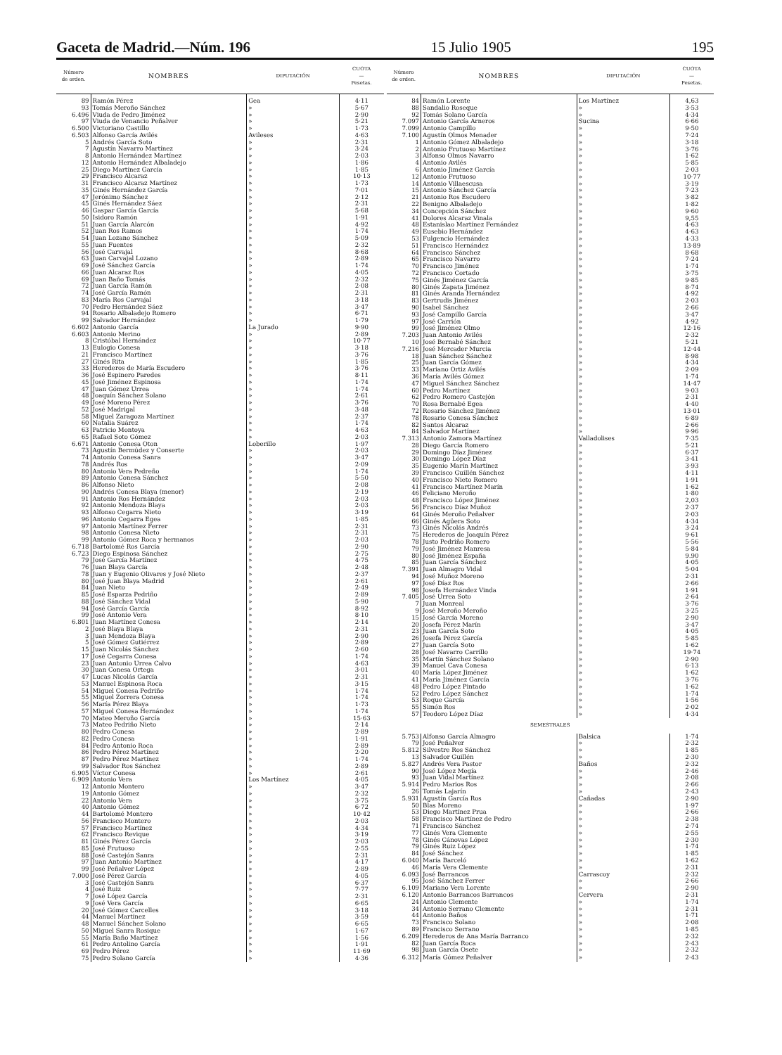Gaceta de Madrid.—Núm. 196 15 Julio 1905 195
| Número de orden. | NOMBRES | DIPUTACIÓN | CUOTA — Pesetas. |
| --- | --- | --- | --- |
| 89 | Ramón Pérez | Gea | 4·11 |
| 93 | Tomás Meroño Sánchez | » | 5·67 |
| 6.496 | Viuda de Pedro Jiménez | » | 2·90 |
| 97 | Viuda de Venancio Peñalver | » | 5·21 |
| 6.500 | Victoriano Castillo | » | 1·73 |
| 6.503 | Alfonso García Avilés | Avileses | 4·63 |
| 5 | Andrés García Soto | » | 2·31 |
| 7 | Agustín Navarro Martínez | » | 3·24 |
| 8 | Antonio Hernández Martínez | » | 2·03 |
| 12 | Antonio Hernández Albaladejo | » | 1·86 |
| 25 | Diego Martínez García | » | 1·85 |
| 29 | Francisco Alcaraz | » | 10·13 |
| 31 | Francisco Alcaraz Martínez | » | 1·73 |
| 35 | Ginés Hernández García | » | 7·01 |
| 47 | Jerónimo Sánchez | » | 2·12 |
| 45 | Ginés Hernández Sáez | » | 2·31 |
| 46 | Gaspar García García | » | 5·68 |
| 50 | Isidoro Ramón | » | 1·91 |
| 51 | Juan García Alarcón | » | 4·92 |
| 52 | Juan Ros Ramos | » | 1·74 |
| 54 | Juan Lozano Sánchez | » | 5·09 |
| 55 | Juan Fuentes | » | 2·32 |
| 56 | José Carvajal | » | 8·68 |
| 63 | Juan Carvajal Lozano | » | 2·89 |
| 69 | José Sánchez García | » | 1·74 |
| 66 | Juan Alcaraz Ros | » | 4·05 |
| 69 | Juan Baño Tomás | » | 2·32 |
| 72 | Juan García Ramón | » | 2·08 |
| 74 | José García Ramón | » | 2·31 |
| 83 | María Ros Carvajal | » | 3·18 |
| 70 | Pedro Hernández Sáez | » | 3·47 |
| 94 | Rosario Albaladejo Romero | » | 6·71 |
| 99 | Salvador Hernández | » | 1·79 |
| 6.602 | Antonio García | La Jurado | 9·90 |
| 6.603 | Antonio Merino | » | 2·89 |
| 8 | Cristóbal Hernández | » | 10·77 |
| 13 | Eulogio Conesa | » | 3·18 |
| 21 | Francisco Martínez | » | 3·76 |
| 27 | Ginés Rita | » | 1·85 |
| 33 | Herederos de María Escudero | » | 3·76 |
| 36 | José Espinero Paredes | » | 8·11 |
| 45 | José Jiménez Espinosa | » | 1·74 |
| 47 | Juan Gómez Urrea | » | 1·74 |
| 48 | Joaquín Sánchez Solano | » | 2·61 |
| 49 | José Moreno Pérez | » | 3·76 |
| 52 | José Madrigal | » | 3·48 |
| 58 | Miguel Zaragoza Martínez | » | 2·37 |
| 60 | Natalia Suárez | » | 1·74 |
| 63 | Patricio Montoya | » | 4·63 |
| 65 | Rafael Soto Gómez | » | 2·03 |
| 6.671 | Antonio Conesa Oton | Loberillo | 1·97 |
| 73 | Agustín Bermúdez y Conserte | » | 2·03 |
| 74 | Antonio Conesa Sanra | » | 3·47 |
| 78 | Andrés Ros | » | 2·09 |
| 80 | Antonio Vera Pedreño | » | 1·74 |
| 89 | Antonio Conesa Sánchez | » | 5·50 |
| 86 | Alfonso Nieto | » | 2·08 |
| 90 | Andrés Conesa Blaya (menor) | » | 2·19 |
| 91 | Antonio Ros Hernández | » | 2·03 |
| 92 | Antonio Mendoza Blaya | » | 2·03 |
| 93 | Alfonso Cegarra Nieto | » | 3·19 |
| 96 | Antonio Cegarra Egea | » | 1·85 |
| 97 | Antonio Martínez Ferrer | » | 2·31 |
| 98 | Antonio Conesa Nieto | » | 2·31 |
| 99 | Antonio Gómez Roca y hermanos | » | 2·03 |
| 6.718 | Bartolomé Ros García | » | 2·90 |
| 6.723 | Diego Espinosa Sánchez | » | 2·75 |
| 79 | José García Martínez | » | 4·75 |
| 76 | Juan Blaya García | » | 2·48 |
| 78 | Juan y Eugenio Olivares y José Nieto | » | 2·37 |
| 80 | José Juan Blaya Madrid | » | 2·61 |
| 84 | Juan Nieto | » | 2·49 |
| 85 | José Esparza Pedriño | » | 2·89 |
| 88 | José Sánchez Vidal | » | 5·90 |
| 94 | José García García | » | 8·92 |
| 99 | José Antonio Vera | » | 8·10 |
| 6.801 | Juan Martínez Conesa | » | 2·14 |
| 2 | José Blaya Blaya | » | 2·31 |
| 3 | Juan Mendoza Blaya | » | 2·90 |
| 5 | José Gómez Gutiérrez | » | 2·89 |
| 15 | Juan Nicolás Sánchez | » | 2·60 |
| 17 | José Cegarra Conesa | » | 1·74 |
| 23 | Juan Antonio Urrea Calvo | » | 4·63 |
| 30 | Juan Conesa Ortega | » | 3·01 |
| 47 | Lucas Nicolás García | » | 2·31 |
| 53 | Manuel Espinosa Roca | » | 3·15 |
| 54 | Miguel Conesa Pedriño | » | 1·74 |
| 55 | Miguel Zorrera Conesa | » | 1·74 |
| 56 | María Pérez Blaya | » | 1·73 |
| 57 | Miguel Conesa Hernández | » | 1·74 |
| 70 | Mateo Meroño García | » | 15·63 |
| 73 | Mateo Pedriño Nieto | » | 2·14 |
| 80 | Pedro Conesa | » | 2·89 |
| 82 | Pedro Conesa | » | 1·91 |
| 84 | Pedro Antonio Roca | » | 2·89 |
| 86 | Pedro Pérez Martínez | » | 2·20 |
| 87 | Pedro Pérez Martínez | » | 1·74 |
| 99 | Salvador Ros Sánchez | » | 2·89 |
| 6.905 | Víctor Conesa | » | 2·61 |
| 6.909 | Antonio Vera | Los Martínez | 4·05 |
| 12 | Antonio Montero | » | 3·47 |
| 19 | Antonio Gómez | » | 2·32 |
| 22 | Antonio Vera | » | 3·75 |
| 40 | Antonio Gómez | » | 6·72 |
| 44 | Bartolomé Montero | » | 10·42 |
| 56 | Francisco Montero | » | 2·03 |
| 57 | Francisco Martínez | » | 4·34 |
| 62 | Francisco Revique | » | 3·19 |
| 81 | Ginés Pérez García | » | 2·03 |
| 85 | José Frutuoso | » | 2·55 |
| 88 | José Castejón Sanra | » | 2·31 |
| 97 | Juan Antonio Martínez | » | 4·17 |
| 99 | José Peñalver López | » | 2·89 |
| 7.000 | José Pérez García | » | 4·05 |
| 3 | José Castejón Sanra | » | 6·37 |
| 4 | José Ruiz | » | 7·77 |
| 7 | José López García | » | 2·31 |
| 9 | José Vera García | » | 6·65 |
| 20 | José Gómez Carcelles | » | 3·18 |
| 44 | Manuel Martínez | » | 3·59 |
| 48 | Manuel Sánchez Solano | » | 6·65 |
| 50 | Miguel Sanra Rosique | » | 1·67 |
| 55 | María Baño Martínez | » | 1·56 |
| 61 | Pedro Antolino García | » | 1·91 |
| 69 | Pedro Pérez | » | 11·69 |
| 75 | Pedro Solano García | » | 4·36 |
| Número de orden. | NOMBRES | DIPUTACIÓN | CUOTA — Pesetas. |
| --- | --- | --- | --- |
| 84 | Ramón Lorente | Los Martínez | 4,63 |
| 88 | Sandalio Roseque | » | 3·53 |
| 92 | Tomás Solano García | » | 4·34 |
| 7.097 | Antonio García Arneros | Sucina | 6·66 |
| 7.099 | Antonio Campillo | » | 9·50 |
| 7.100 | Agustín Olmos Menader | » | 7·24 |
| 1 | Antonio Gómez Albaladejo | » | 3·18 |
| 2 | Antonio Frutuoso Martínez | » | 3·76 |
| 3 | Alfonso Olmos Navarro | » | 1·62 |
| 4 | Antonio Avilés | » | 5·85 |
| 6 | Antonio Jiménez García | » | 2·03 |
| 12 | Antonio Frutuoso | » | 10·77 |
| 14 | Antonio Villaescusa | » | 3·19 |
| 15 | Antonio Sánchez García | » | 7·23 |
| 21 | Antonio Ros Escudero | » | 3·82 |
| 22 | Benigno Albaladejo | » | 1·82 |
| 34 | Concepción Sánchez | » | 9·60 |
| 41 | Dolores Alcaraz Vinala | » | 9,55 |
| 48 | Estanislao Martínez Fernández | » | 4·63 |
| 49 | Eusebio Hernández | » | 4·63 |
| 53 | Fulgencio Hernández | » | 4·33 |
| 51 | Francisco Hernández | » | 13·89 |
| 64 | Francisco Sánchez | » | 8·68 |
| 65 | Francisco Navarro | » | 7·24 |
| 70 | Francisco Jiménez | » | 1·74 |
| 72 | Francisco Cortado | » | 3·75 |
| 75 | Ginés Jiménez García | » | 9·85 |
| 80 | Ginés Zapata Jiménez | » | 8·74 |
| 81 | Ginés Aranda Hernández | » | 4·92 |
| 83 | Gertrudis Jiménez | » | 2·03 |
| 90 | Isabel Sánchez | » | 2·66 |
| 93 | José Campillo García | » | 3·47 |
| 97 | José Carrión | » | 4·92 |
| 99 | José Jiménez Olmo | » | 12·16 |
| 7.203 | Juan Antonio Avilés | » | 2·32 |
| 10 | José Bernabé Sánchez | » | 5·21 |
| 7.216 | José Mercader Murcia | » | 12·44 |
| 18 | Juan Sánchez Sánchez | » | 8·98 |
| 25 | Juan García Gómez | » | 4·34 |
| 33 | Mariano Ortiz Avilés | » | 2·09 |
| 36 | María Avilés Gómez | » | 1·74 |
| 47 | Miguel Sánchez Sánchez | » | 14·47 |
| 60 | Pedro Martínez | » | 9·03 |
| 62 | Pedro Romero Castejón | » | 2·31 |
| 70 | Rosa Bernabé Egea | » | 4·40 |
| 72 | Rosario Sánchez Jiménez | » | 13·01 |
| 78 | Rosario Conesa Sánchez | » | 6·89 |
| 82 | Santos Alcaraz | » | 2·66 |
| 84 | Salvador Martínez | » | 9·96 |
| 7.313 | Antonio Zamora Martínez | Valladolises | 7·35 |
| 28 | Diego García Romero | » | 5·21 |
| 29 | Domingo Díaz Jiménez | » | 6·37 |
| 30 | Domingo López Díaz | » | 3·41 |
| 35 | Eugenio Marín Martínez | » | 3·93 |
| 39 | Francisco Guillén Sánchez | » | 4·11 |
| 40 | Francisco Nieto Romero | » | 1·91 |
| 41 | Francisco Martínez Marín | » | 1·62 |
| 46 | Feliciano Meroño | » | 1·80 |
| 48 | Francisco López Jiménez | » | 2,03 |
| 56 | Francisco Díaz Muñoz | » | 2·37 |
| 64 | Ginés Meroño Peñalver | » | 2·03 |
| 66 | Ginés Agüera Soto | » | 4·34 |
| 73 | Ginés Nicolás Andrés | » | 3·24 |
| 75 | Herederos de Joaquín Pérez | » | 9·61 |
| 78 | Justo Pedriño Romero | » | 5·56 |
| 79 | José Jiménez Manresa | » | 5·84 |
| 80 | José Jiménez España | » | 9.90 |
| 85 | Juan García Sánchez | » | 4·05 |
| 7.391 | Juan Almagro Vidal | » | 5·04 |
| 94 | José Muñoz Moreno | » | 2·31 |
| 97 | José Díaz Ros | » | 2·66 |
| 98 | Josefa Hernández Vinda | » | 1·91 |
| 7.405 | José Urrea Soto | » | 2·64 |
| 7 | Juan Monreal | » | 3·76 |
| 9 | José Meroño Meroño | » | 3·25 |
| 15 | José García Moreno | » | 2·90 |
| 20 | Josefa Pérez Marín | » | 3·47 |
| 23 | Juan García Soto | » | 4·05 |
| 26 | Josefa Pérez García | » | 5·85 |
| 27 | Juan García Soto | » | 1·62 |
| 28 | José Navarro Carrillo | » | 19·74 |
| 35 | Martín Sánchez Solano | » | 2·90 |
| 39 | Manuel Cava Conesa | » | 6·13 |
| 40 | María López Jiménez | » | 1·62 |
| 41 | María Jiménez García | » | 3·76 |
| 48 | Pedro López Pintado | » | 1·62 |
| 52 | Pedro López Sánchez | » | 1·74 |
| 53 | Roque García | » | 1·56 |
| 55 | Simón Ros | » | 2·02 |
| 57 | Teodoro López Díaz | » | 4·34 |
| SEMESTRALES | | | |
| 5.753 | Alfonso García Almagro | Balsica | 1·74 |
| 79 | José Peñalver | » | 2·32 |
| 5.812 | Silvestre Ros Sánchez | » | 1·85 |
| 13 | Salvador Guillén | » | 2·30 |
| 5.827 | Andrés Vera Pastor | Baños | 2·32 |
| 90 | José López Megía | » | 2·46 |
| 93 | Juan Vidal Martínez | » | 2·08 |
| 5.914 | Pedro Marios Ros | » | 2·66 |
| 26 | Tomás Lajarín | » | 2·43 |
| 5.931 | Agustín García Ros | Cañadas | 2·90 |
| 50 | Blas Moreno | » | 1·97 |
| 53 | Diego Martínez Prua | » | 2·66 |
| 58 | Francisco Martínez de Pedro | » | 2·38 |
| 71 | Francisco Sánchez | » | 2·74 |
| 77 | Ginés Vera Clemente | » | 2·55 |
| 78 | Ginés Cánovas López | » | 2·30 |
| 79 | Ginés Ruiz López | » | 1·74 |
| 84 | José Sánchez | » | 1·85 |
| 6.040 | María Barceló | » | 1·62 |
| 46 | María Vera Clemente | » | 2·31 |
| 6.093 | José Barrancos | Carrascoy | 2·32 |
| 95 | José Sánchez Ferrer | » | 2·66 |
| 6.109 | Mariano Vera Lorente | » | 2·90 |
| 6.120 | Antonio Barrancos Barrancos | Cervera | 2·31 |
| 24 | Antonio Clemente | » | 1·74 |
| 34 | Antonio Serrano Clemente | » | 2·31 |
| 44 | Antonio Baños | » | 1·71 |
| 73 | Francisco Solano | » | 2·08 |
| 89 | Francisco Serrano | » | 1·85 |
| 6.209 | Herederos de Ana María Barranco | » | 2·32 |
| 82 | Juan García Roca | » | 2·43 |
| 98 | Juan García Osete | » | 2·32 |
| 6.312 | María Gómez Peñalver | » | 2·43 |